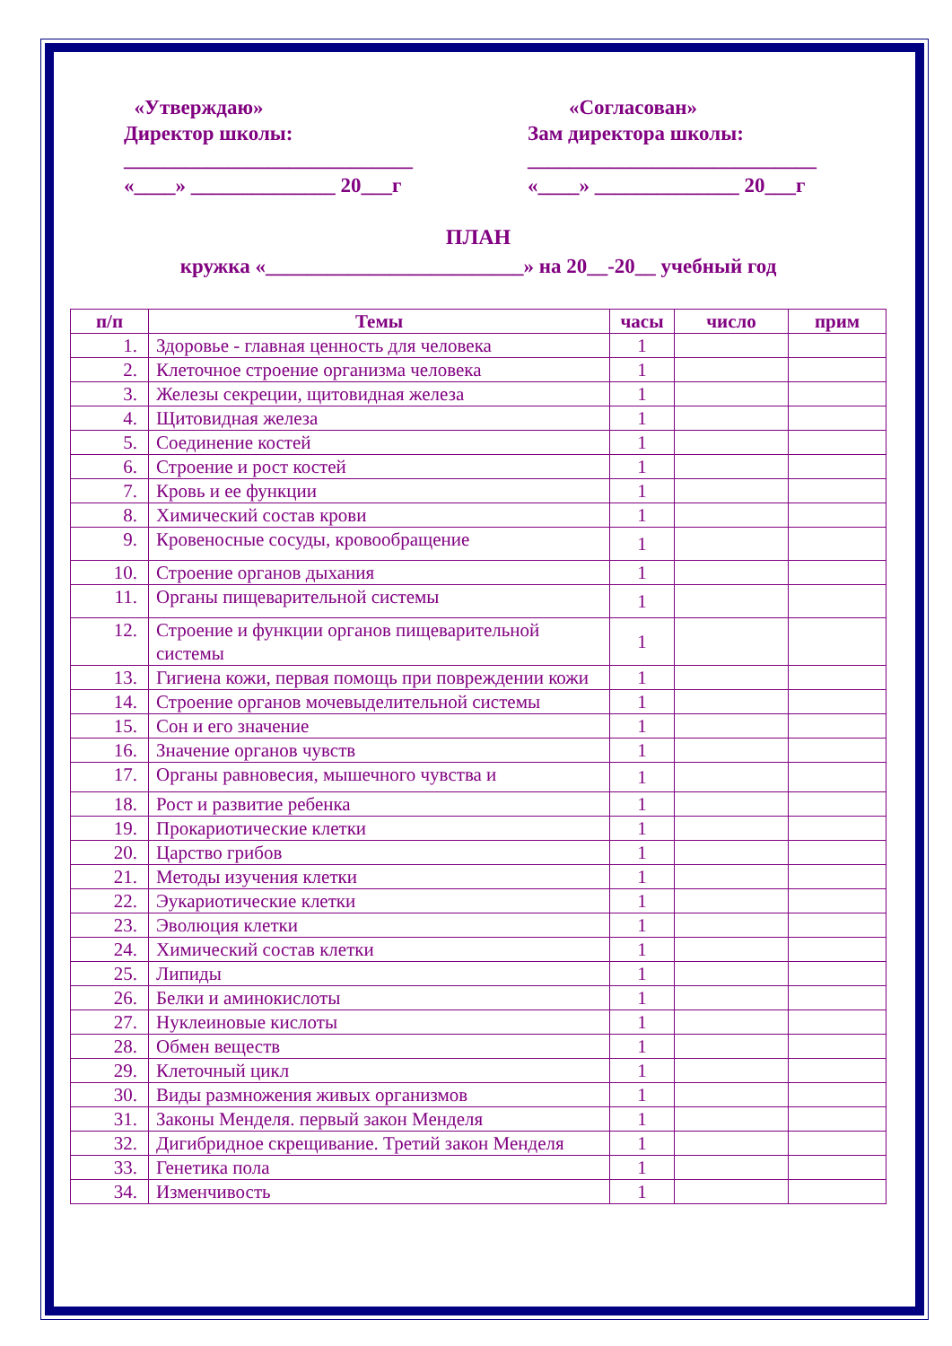«Утверждаю»
Директор школы:
____________________________
«____» ______________ 20___г
«Согласован»
Зам директора школы:
____________________________
«____» ______________ 20___г
ПЛАН
кружка «_________________________» на 20__-20__ учебный год
| п/п | Темы | часы | число | прим |
| --- | --- | --- | --- | --- |
| 1. | Здоровье - главная ценность для человека | 1 | | |
| 2. | Клеточное строение организма человека | 1 | | |
| 3. | Железы секреции, щитовидная железа | 1 | | |
| 4. | Щитовидная железа | 1 | | |
| 5. | Соединение костей | 1 | | |
| 6. | Строение и рост костей | 1 | | |
| 7. | Кровь и ее функции | 1 | | |
| 8. | Химический состав крови | 1 | | |
| 9. | Кровеносные сосуды, кровообращение | 1 | | |
| 10. | Строение органов дыхания | 1 | | |
| 11. | Органы пищеварительной системы | 1 | | |
| 12. | Строение и функции органов пищеварительной системы | 1 | | |
| 13. | Гигиена кожи, первая помощь при повреждении кожи | 1 | | |
| 14. | Строение органов мочевыделительной системы | 1 | | |
| 15. | Сон и его значение | 1 | | |
| 16. | Значение органов чувств | 1 | | |
| 17. | Органы равновесия, мышечного чувства и | 1 | | |
| 18. | Рост и развитие ребенка | 1 | | |
| 19. | Прокариотические клетки | 1 | | |
| 20. | Царство грибов | 1 | | |
| 21. | Методы изучения клетки | 1 | | |
| 22. | Эукариотические клетки | 1 | | |
| 23. | Эволюция клетки | 1 | | |
| 24. | Химический состав клетки | 1 | | |
| 25. | Липиды | 1 | | |
| 26. | Белки и аминокислоты | 1 | | |
| 27. | Нуклеиновые кислоты | 1 | | |
| 28. | Обмен веществ | 1 | | |
| 29. | Клеточный цикл | 1 | | |
| 30. | Виды размножения живых организмов | 1 | | |
| 31. | Законы Менделя. первый закон Менделя | 1 | | |
| 32. | Дигибридное скрещивание. Третий закон Менделя | 1 | | |
| 33. | Генетика пола | 1 | | |
| 34. | Изменчивость | 1 | | |